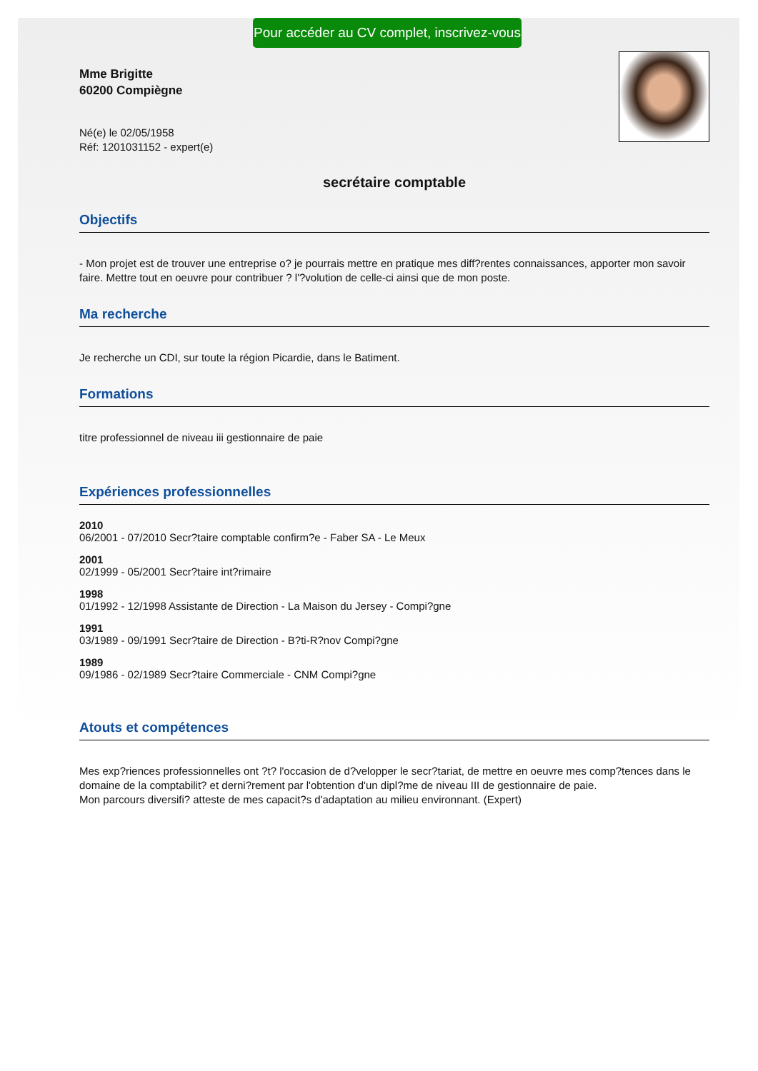Pour accéder au CV complet, inscrivez-vous
Mme Brigitte
60200 Compiègne
Né(e) le 02/05/1958
Réf: 1201031152 - expert(e)
secrétaire comptable
Objectifs
- Mon projet est de trouver une entreprise o? je pourrais mettre en pratique mes diff?rentes connaissances, apporter mon savoir faire. Mettre tout en oeuvre pour contribuer ? l'?volution de celle-ci ainsi que de mon poste.
Ma recherche
Je recherche un CDI, sur toute la région Picardie, dans le Batiment.
Formations
titre professionnel de niveau iii gestionnaire de paie
Expériences professionnelles
2010
06/2001 - 07/2010 Secr?taire comptable confirm?e - Faber SA - Le Meux
2001
02/1999 - 05/2001 Secr?taire int?rimaire
1998
01/1992 - 12/1998 Assistante de Direction - La Maison du Jersey - Compi?gne
1991
03/1989 - 09/1991 Secr?taire de Direction - B?ti-R?nov Compi?gne
1989
09/1986 - 02/1989 Secr?taire Commerciale - CNM Compi?gne
Atouts et compétences
Mes exp?riences professionnelles ont ?t? l'occasion de d?velopper le secr?tariat, de mettre en oeuvre mes comp?tences dans le domaine de la comptabilit? et derni?rement par l'obtention d'un dipl?me de niveau III de gestionnaire de paie.
Mon parcours diversifi? atteste de mes capacit?s d'adaptation au milieu environnant. (Expert)